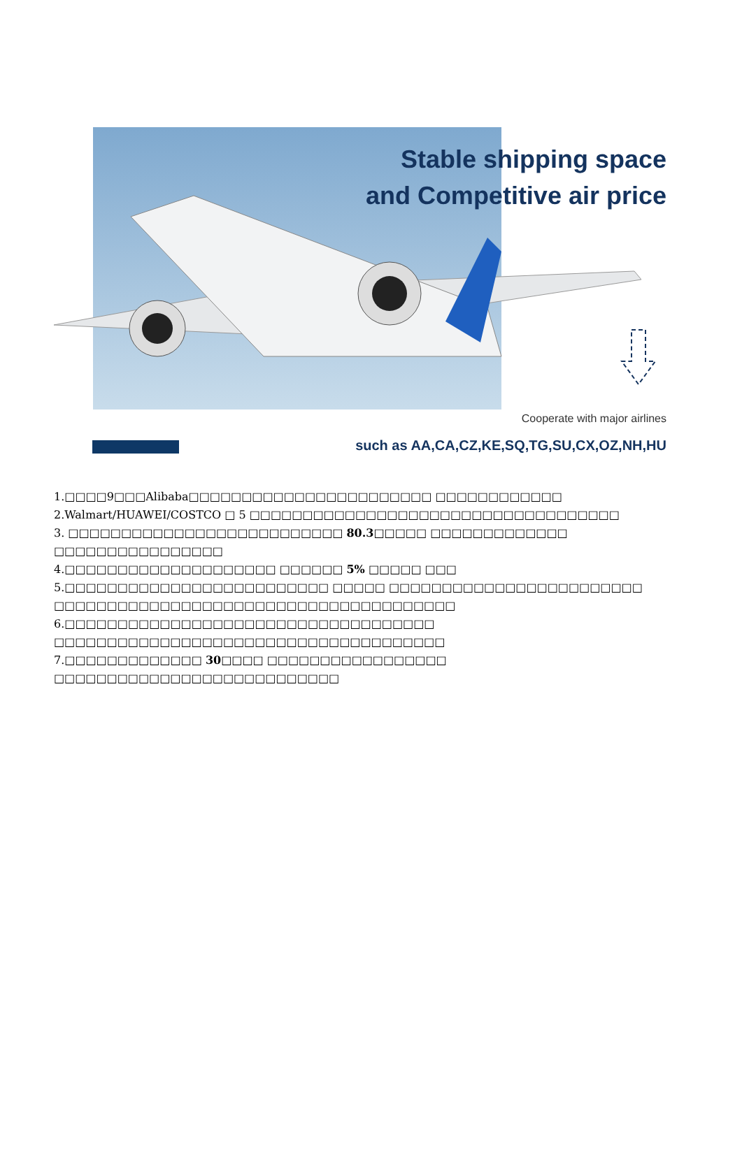Stable shipping space
and Competitive air price
Cooperate with major airlines
such as AA,CA,CZ,KE,SQ,TG,SU,CX,OZ,NH,HU
1.□□□□9□□□Alibaba□□□□□□□□□□□□□□□□□□□□□□□ □□□□□□□□□□□□
2.Walmart/HUAWEI/COSTCO □ 5 □□□□□□□□□□□□□□□□□□□□□□□□□□□□□□□□□□□
3. □□□□□□□□□□□□□□□□□□□□□□□□□□ 80.3□□□□□ □□□□□□□□□□□□□
□□□□□□□□□□□□□□□□
4.□□□□□□□□□□□□□□□□□□□□ □□□□□□ 5% □□□□□ □□□
5.□□□□□□□□□□□□□□□□□□□□□□□□□ □□□□□ □□□□□□□□□□□□□□□□□□□□□□□□
□□□□□□□□□□□□□□□□□□□□□□□□□□□□□□□□□□□□□□
6.□□□□□□□□□□□□□□□□□□□□□□□□□□□□□□□□□□□
□□□□□□□□□□□□□□□□□□□□□□□□□□□□□□□□□□□□□
7.□□□□□□□□□□□□□ 30□□□□ □□□□□□□□□□□□□□□□□
□□□□□□□□□□□□□□□□□□□□□□□□□□□